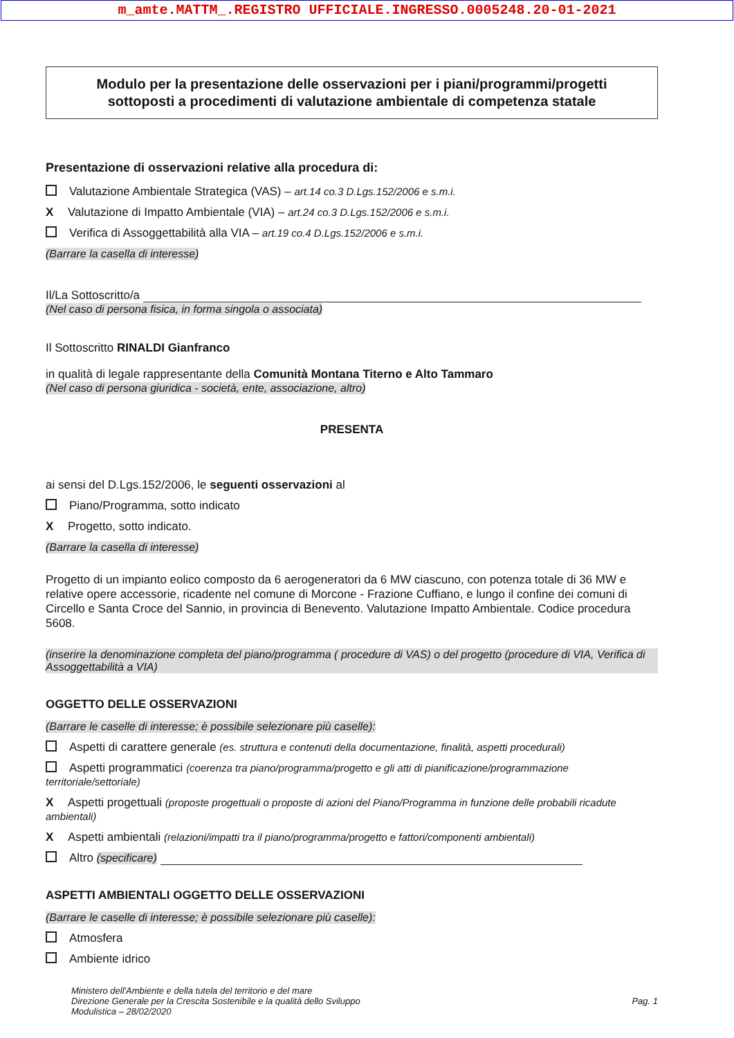m_amte.MATTM_.REGISTRO UFFICIALE.INGRESSO.0005248.20-01-2021
Modulo per la presentazione delle osservazioni per i piani/programmi/progetti
sottoposti a procedimenti di valutazione ambientale di competenza statale
Presentazione di osservazioni relative alla procedura di:
Valutazione Ambientale Strategica (VAS) – art.14 co.3 D.Lgs.152/2006 e s.m.i.
X Valutazione di Impatto Ambientale (VIA) – art.24 co.3 D.Lgs.152/2006 e s.m.i.
Verifica di Assoggettabilità alla VIA – art.19 co.4 D.Lgs.152/2006 e s.m.i.
(Barrare la casella di interesse)
Il/La Sottoscritto/a
(Nel caso di persona fisica, in forma singola o associata)
Il Sottoscritto RINALDI Gianfranco
in qualità di legale rappresentante della Comunità Montana Titerno e Alto Tammaro
(Nel caso di persona giuridica - società, ente, associazione, altro)
PRESENTA
ai sensi del D.Lgs.152/2006, le seguenti osservazioni al
Piano/Programma, sotto indicato
X Progetto, sotto indicato.
(Barrare la casella di interesse)
Progetto di un impianto eolico composto da 6 aerogeneratori da 6 MW ciascuno, con potenza totale di 36 MW e relative opere accessorie, ricadente nel comune di Morcone - Frazione Cuffiano, e lungo il confine dei comuni di Circello e Santa Croce del Sannio, in provincia di Benevento. Valutazione Impatto Ambientale. Codice procedura 5608.
(inserire la denominazione completa del piano/programma ( procedure di VAS) o del progetto (procedure di VIA, Verifica di Assoggettabilità a VIA)
OGGETTO DELLE OSSERVAZIONI
(Barrare le caselle di interesse; è possibile selezionare più caselle):
Aspetti di carattere generale (es. struttura e contenuti della documentazione, finalità, aspetti procedurali)
Aspetti programmatici (coerenza tra piano/programma/progetto e gli atti di pianificazione/programmazione territoriale/settoriale)
X Aspetti progettuali (proposte progettuali o proposte di azioni del Piano/Programma in funzione delle probabili ricadute ambientali)
X Aspetti ambientali (relazioni/impatti tra il piano/programma/progetto e fattori/componenti ambientali)
Altro (specificare)
ASPETTI AMBIENTALI OGGETTO DELLE OSSERVAZIONI
(Barrare le caselle di interesse; è possibile selezionare più caselle):
Atmosfera
Ambiente idrico
Ministero dell'Ambiente e della tutela del territorio e del mare
Direzione Generale per la Crescita Sostenibile e la qualità dello Sviluppo
Modulistica – 28/02/2020
Pag. 1